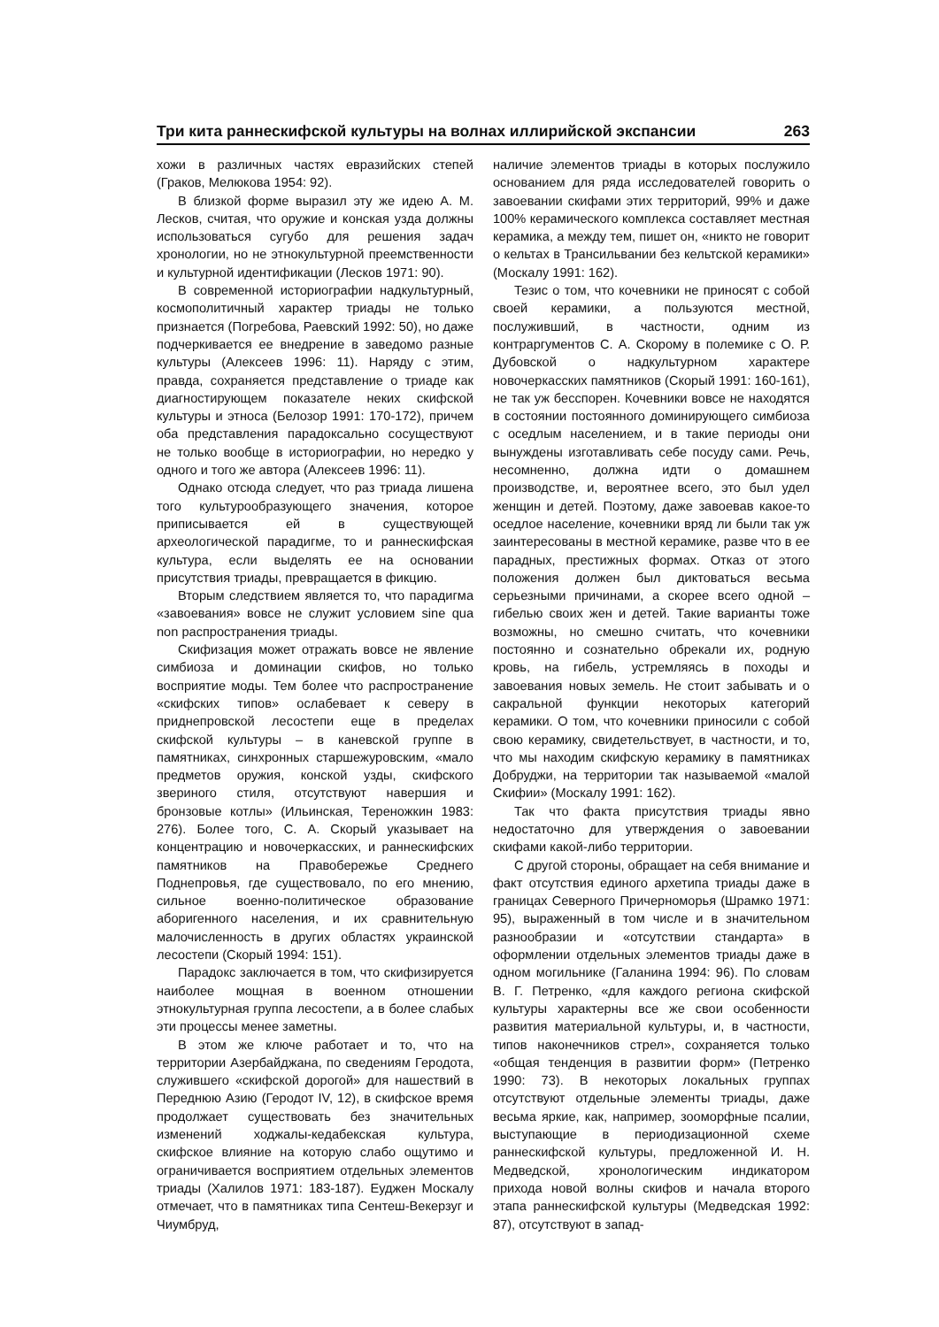Три кита раннескифской культуры на волнах иллирийской экспансии 263
хожи в различных частях евразийских степей (Граков, Мелюкова 1954: 92).
В близкой форме выразил эту же идею А. М. Лесков, считая, что оружие и конская узда должны использоваться сугубо для решения задач хронологии, но не этнокультурной преемственности и культурной идентификации (Лесков 1971: 90).
В современной историографии надкультурный, космополитичный характер триады не только признается (Погребова, Раевский 1992: 50), но даже подчеркивается ее внедрение в заведомо разные культуры (Алексеев 1996: 11). Наряду с этим, правда, сохраняется представление о триаде как диагностирующем показателе неких скифской культуры и этноса (Белозор 1991: 170-172), причем оба представления парадоксально сосуществуют не только вообще в историографии, но нередко у одного и того же автора (Алексеев 1996: 11).
Однако отсюда следует, что раз триада лишена того культурообразующего значения, которое приписывается ей в существующей археологической парадигме, то и раннескифская культура, если выделять ее на основании присутствия триады, превращается в фикцию.
Вторым следствием является то, что парадигма «завоевания» вовсе не служит условием sine qua non распространения триады.
Скифизация может отражать вовсе не явление симбиоза и доминации скифов, но только восприятие моды. Тем более что распространение «скифских типов» ослабевает к северу в приднепровской лесостепи еще в пределах скифской культуры – в каневской группе в памятниках, синхронных старшежуровским, «мало предметов оружия, конской узды, скифского звериного стиля, отсутствуют навершия и бронзовые котлы» (Ильинская, Тереножкин 1983: 276). Более того, С. А. Скорый указывает на концентрацию и новочеркасских, и раннескифских памятников на Правобережье Среднего Поднепровья, где существовало, по его мнению, сильное военно-политическое образование аборигенного населения, и их сравнительную малочисленность в других областях украинской лесостепи (Скорый 1994: 151).
Парадокс заключается в том, что скифизируется наиболее мощная в военном отношении этнокультурная группа лесостепи, а в более слабых эти процессы менее заметны.
В этом же ключе работает и то, что на территории Азербайджана, по сведениям Геродота, служившего «скифской дорогой» для нашествий в Переднюю Азию (Геродот IV, 12), в скифское время продолжает существовать без значительных изменений ходжалы-кедабекская культура, скифское влияние на которую слабо ощутимо и ограничивается восприятием отдельных элементов триады (Халилов 1971: 183-187). Еуджен Москалу отмечает, что в памятниках типа Сентеш-Векерзуг и Чиумбруд,
наличие элементов триады в которых послужило основанием для ряда исследователей говорить о завоевании скифами этих территорий, 99% и даже 100% керамического комплекса составляет местная керамика, а между тем, пишет он, «никто не говорит о кельтах в Трансильвании без кельтской керамики» (Москалу 1991: 162).
Тезис о том, что кочевники не приносят с собой своей керамики, а пользуются местной, послуживший, в частности, одним из контраргументов С. А. Скорому в полемике с О. Р. Дубовской о надкультурном характере новочеркасских памятников (Скорый 1991: 160-161), не так уж бесспорен. Кочевники вовсе не находятся в состоянии постоянного доминирующего симбиоза с оседлым населением, и в такие периоды они вынуждены изготавливать себе посуду сами. Речь, несомненно, должна идти о домашнем производстве, и, вероятнее всего, это был удел женщин и детей. Поэтому, даже завоевав какое-то оседлое население, кочевники вряд ли были так уж заинтересованы в местной керамике, разве что в ее парадных, престижных формах. Отказ от этого положения должен был диктоваться весьма серьезными причинами, а скорее всего одной – гибелью своих жен и детей. Такие варианты тоже возможны, но смешно считать, что кочевники постоянно и сознательно обрекали их, родную кровь, на гибель, устремляясь в походы и завоевания новых земель. Не стоит забывать и о сакральной функции некоторых категорий керамики. О том, что кочевники приносили с собой свою керамику, свидетельствует, в частности, и то, что мы находим скифскую керамику в памятниках Добруджи, на территории так называемой «малой Скифии» (Москалу 1991: 162).
Так что факта присутствия триады явно недостаточно для утверждения о завоевании скифами какой-либо территории.
С другой стороны, обращает на себя внимание и факт отсутствия единого архетипа триады даже в границах Северного Причерноморья (Шрамко 1971: 95), выраженный в том числе и в значительном разнообразии и «отсутствии стандарта» в оформлении отдельных элементов триады даже в одном могильнике (Галанина 1994: 96). По словам В. Г. Петренко, «для каждого региона скифской культуры характерны все же свои особенности развития материальной культуры, и, в частности, типов наконечников стрел», сохраняется только «общая тенденция в развитии форм» (Петренко 1990: 73). В некоторых локальных группах отсутствуют отдельные элементы триады, даже весьма яркие, как, например, зооморфные псалии, выступающие в периодизационной схеме раннескифской культуры, предложенной И. Н. Медведской, хронологическим индикатором прихода новой волны скифов и начала второго этапа раннескифской культуры (Медведская 1992: 87), отсутствуют в запад-